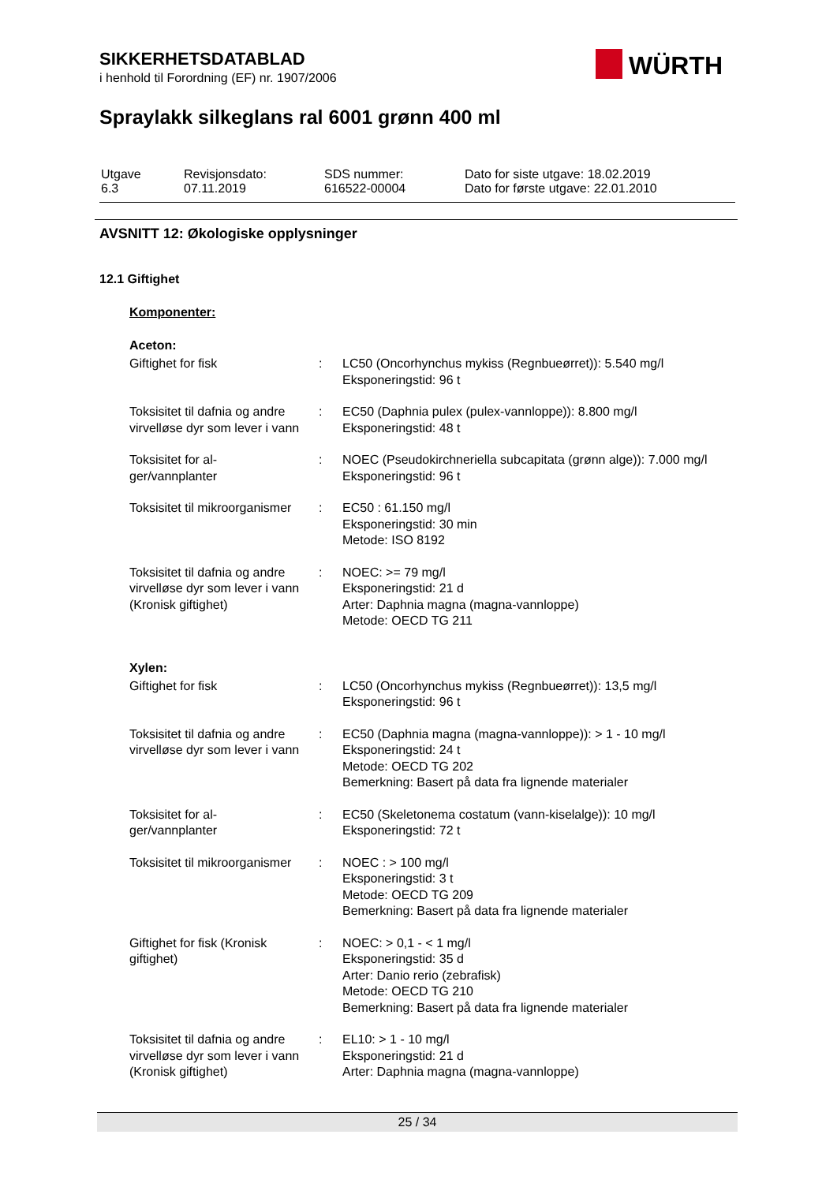SIKKERHETSDATABLAD
i henhold til Forordning (EF) nr. 1907/2006
WÜRTH
Spraylakk silkeglans ral 6001 grønn 400 ml
| Utgave 6.3 | Revisjonsdato: 07.11.2019 | SDS nummer: 616522-00004 | Dato for siste utgave: 18.02.2019 Dato for første utgave: 22.01.2010 |
AVSNITT 12: Økologiske opplysninger
12.1 Giftighet
Komponenter:
Aceton:
| Giftighet for fisk | : | LC50 (Oncorhynchus mykiss (Regnbueørret)): 5.540 mg/l Eksponeringstid: 96 t |
| Toksisitet til dafnia og andre virvelløse dyr som lever i vann | : | EC50 (Daphnia pulex (pulex-vannloppe)): 8.800 mg/l Eksponeringstid: 48 t |
| Toksisitet for al- ger/vannplanter | : | NOEC (Pseudokirchneriella subcapitata (grønn alge)): 7.000 mg/l Eksponeringstid: 96 t |
| Toksisitet til mikroorganismer | : | EC50 : 61.150 mg/l Eksponeringstid: 30 min Metode: ISO 8192 |
| Toksisitet til dafnia og andre virvelløse dyr som lever i vann (Kronisk giftighet) | : | NOEC: >= 79 mg/l Eksponeringstid: 21 d Arter: Daphnia magna (magna-vannloppe) Metode: OECD TG 211 |
Xylen:
| Giftighet for fisk | : | LC50 (Oncorhynchus mykiss (Regnbueørret)): 13,5 mg/l Eksponeringstid: 96 t |
| Toksisitet til dafnia og andre virvelløse dyr som lever i vann | : | EC50 (Daphnia magna (magna-vannloppe)): > 1 - 10 mg/l Eksponeringstid: 24 t Metode: OECD TG 202 Bemerkning: Basert på data fra lignende materialer |
| Toksisitet for al- ger/vannplanter | : | EC50 (Skeletonema costatum (vann-kiselalge)): 10 mg/l Eksponeringstid: 72 t |
| Toksisitet til mikroorganismer | : | NOEC : > 100 mg/l Eksponeringstid: 3 t Metode: OECD TG 209 Bemerkning: Basert på data fra lignende materialer |
| Giftighet for fisk (Kronisk giftighet) | : | NOEC: > 0,1 - < 1 mg/l Eksponeringstid: 35 d Arter: Danio rerio (zebrafisk) Metode: OECD TG 210 Bemerkning: Basert på data fra lignende materialer |
| Toksisitet til dafnia og andre virvelløse dyr som lever i vann (Kronisk giftighet) | : | EL10: > 1 - 10 mg/l Eksponeringstid: 21 d Arter: Daphnia magna (magna-vannloppe) |
25 / 34